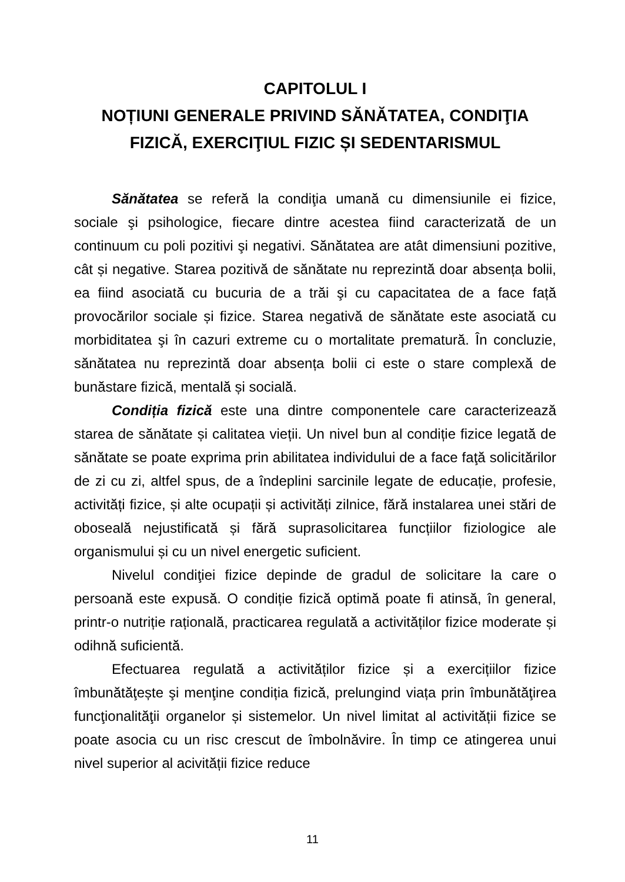CAPITOLUL I
NOȚIUNI GENERALE PRIVIND SĂNĂTATEA, CONDIŢIA FIZICĂ, EXERCIŢIUL FIZIC ȘI SEDENTARISMUL
Sănătatea se referă la condiţia umană cu dimensiunile ei fizice, sociale şi psihologice, fiecare dintre acestea fiind caracterizată de un continuum cu poli pozitivi şi negativi. Sănătatea are atât dimensiuni pozitive, cât și negative. Starea pozitivă de sănătate nu reprezintă doar absența bolii, ea fiind asociată cu bucuria de a trăi şi cu capacitatea de a face față provocărilor sociale și fizice. Starea negativă de sănătate este asociată cu morbiditatea şi în cazuri extreme cu o mortalitate prematură. În concluzie, sănătatea nu reprezintă doar absența bolii ci este o stare complexă de bunăstare fizică, mentală și socială.
Condiția fizică este una dintre componentele care caracterizează starea de sănătate și calitatea vieții. Un nivel bun al condiție fizice legată de sănătate se poate exprima prin abilitatea individului de a face faţă solicitărilor de zi cu zi, altfel spus, de a îndeplini sarcinile legate de educație, profesie, activități fizice, și alte ocupații și activități zilnice, fără instalarea unei stări de oboseală nejustificată și fără suprasolicitarea funcțiilor fiziologice ale organismului și cu un nivel energetic suficient.
Nivelul condiţiei fizice depinde de gradul de solicitare la care o persoană este expusă. O condiție fizică optimă poate fi atinsă, în general, printr-o nutriție rațională, practicarea regulată a activităților fizice moderate și odihnă suficientă.
Efectuarea regulată a activităților fizice și a exercițiilor fizice îmbunătăţește şi menţine condiția fizică, prelungind viața prin îmbunătăţirea funcţionalităţii organelor și sistemelor. Un nivel limitat al activității fizice se poate asocia cu un risc crescut de îmbolnăvire. În timp ce atingerea unui nivel superior al acivității fizice reduce
11